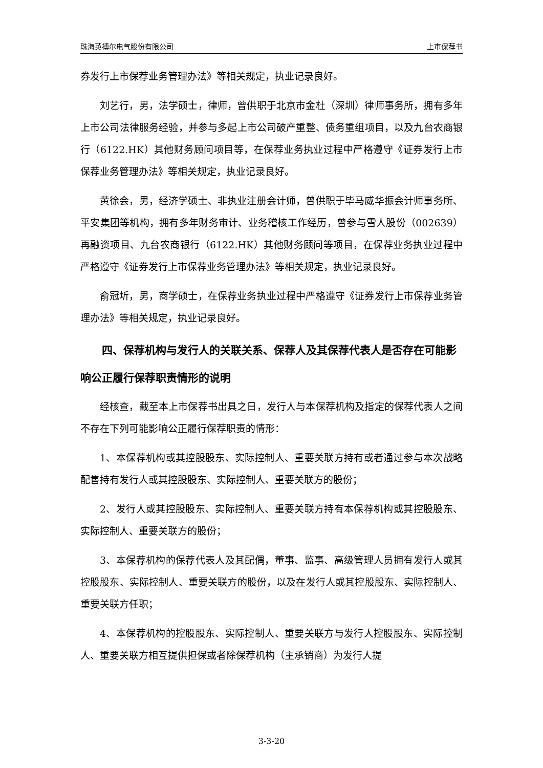珠海英搏尔电气股份有限公司 上市保荐书
券发行上市保荐业务管理办法》等相关规定，执业记录良好。
刘艺行，男，法学硕士，律师，曾供职于北京市金杜（深圳）律师事务所，拥有多年上市公司法律服务经验，并参与多起上市公司破产重整、债务重组项目，以及九台农商银行（6122.HK）其他财务顾问项目等，在保荐业务执业过程中严格遵守《证券发行上市保荐业务管理办法》等相关规定，执业记录良好。
黄徐会，男，经济学硕士、非执业注册会计师，曾供职于毕马威华振会计师事务所、平安集团等机构，拥有多年财务审计、业务稽核工作经历，曾参与雪人股份（002639）再融资项目、九台农商银行（6122.HK）其他财务顾问等项目，在保荐业务执业过程中严格遵守《证券发行上市保荐业务管理办法》等相关规定，执业记录良好。
俞冠圻，男，商学硕士，在保荐业务执业过程中严格遵守《证券发行上市保荐业务管理办法》等相关规定，执业记录良好。
四、保荐机构与发行人的关联关系、保荐人及其保荐代表人是否存在可能影响公正履行保荐职责情形的说明
经核查，截至本上市保荐书出具之日，发行人与本保荐机构及指定的保荐代表人之间不存在下列可能影响公正履行保荐职责的情形：
1、本保荐机构或其控股股东、实际控制人、重要关联方持有或者通过参与本次战略配售持有发行人或其控股股东、实际控制人、重要关联方的股份；
2、发行人或其控股股东、实际控制人、重要关联方持有本保荐机构或其控股股东、实际控制人、重要关联方的股份；
3、本保荐机构的保荐代表人及其配偶，董事、监事、高级管理人员拥有发行人或其控股股东、实际控制人、重要关联方的股份，以及在发行人或其控股股东、实际控制人、重要关联方任职；
4、本保荐机构的控股股东、实际控制人、重要关联方与发行人控股股东、实际控制人、重要关联方相互提供担保或者除保荐机构（主承销商）为发行人提
3-3-20